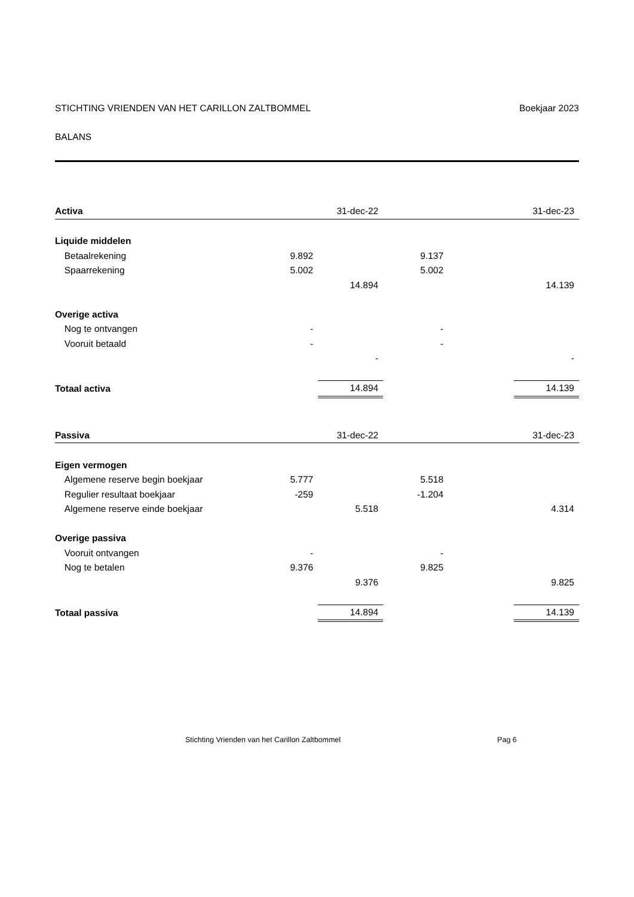STICHTING VRIENDEN VAN HET CARILLON ZALTBOMMEL Boekjaar 2023
BALANS
| Activa | | | 31-dec-22 | | 31-dec-23 |
| --- | --- | --- | --- | --- | --- |
| Liquide middelen | | | | | |
| | Betaalrekening | 9.892 | | 9.137 | |
| | Spaarrekening | 5.002 | | 5.002 | |
| | | | 14.894 | | 14.139 |
| Overige activa | | | | | |
| | Nog te ontvangen | - | | - | |
| | Vooruit betaald | - | | - | |
| | | | - | | - |
| Totaal activa | | | 14.894 | | 14.139 |
| Passiva | | | 31-dec-22 | | 31-dec-23 |
| Eigen vermogen | | | | | |
| | Algemene reserve begin boekjaar | 5.777 | | 5.518 | |
| | Regulier resultaat boekjaar | -259 | | -1.204 | |
| | Algemene reserve einde boekjaar | | 5.518 | | 4.314 |
| Overige passiva | | | | | |
| | Vooruit ontvangen | - | | - | |
| | Nog te betalen | 9.376 | | 9.825 | |
| | | | 9.376 | | 9.825 |
| Totaal passiva | | | 14.894 | | 14.139 |
Stichting Vrienden van het Carillon Zaltbommel Pag 6